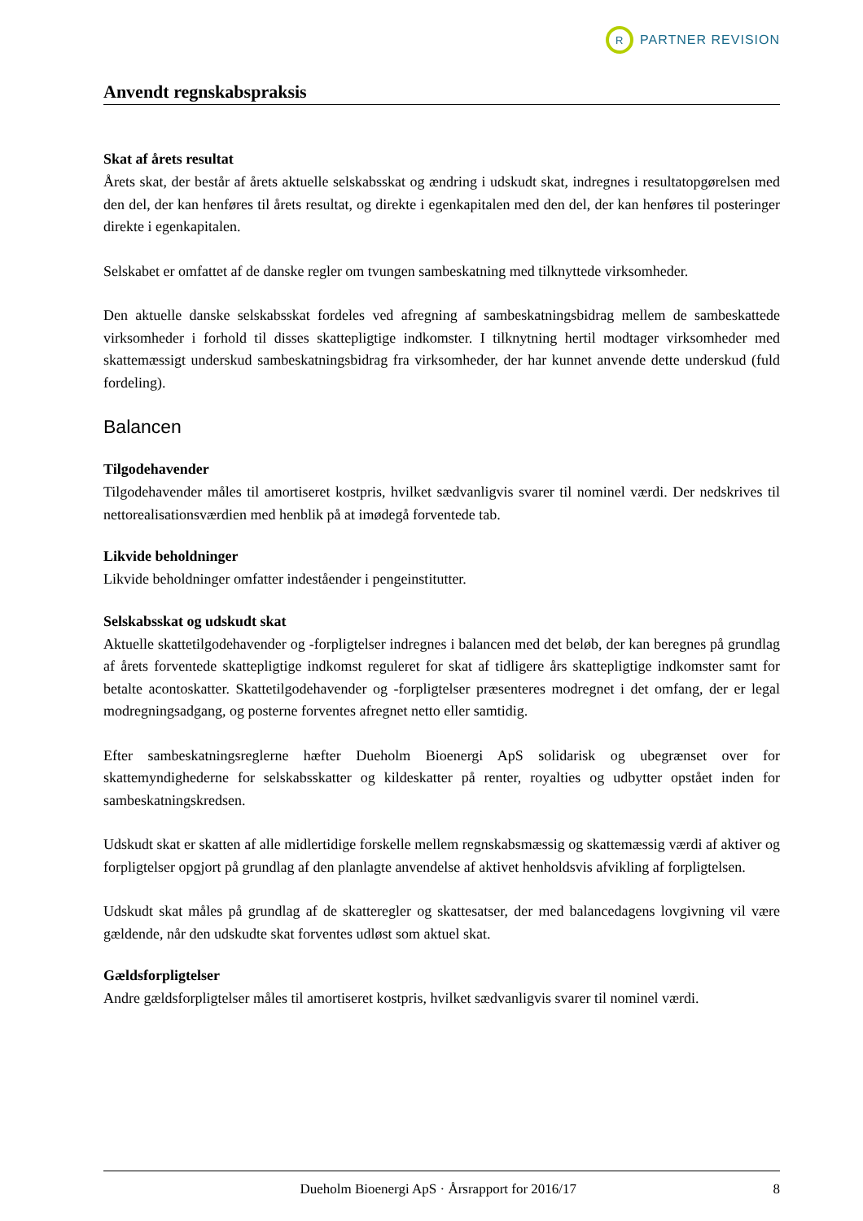R PARTNER REVISION
Anvendt regnskabspraksis
Skat af årets resultat
Årets skat, der består af årets aktuelle selskabsskat og ændring i udskudt skat, indregnes i resultatopgørelsen med den del, der kan henføres til årets resultat, og direkte i egenkapitalen med den del, der kan henføres til posteringer direkte i egenkapitalen.
Selskabet er omfattet af de danske regler om tvungen sambeskatning med tilknyttede virksomheder.
Den aktuelle danske selskabsskat fordeles ved afregning af sambeskatningsbidrag mellem de sambeskattede virksomheder i forhold til disses skattepligtige indkomster. I tilknytning hertil modtager virksomheder med skattemæssigt underskud sambeskatningsbidrag fra virksomheder, der har kunnet anvende dette underskud (fuld fordeling).
Balancen
Tilgodehavender
Tilgodehavender måles til amortiseret kostpris, hvilket sædvanligvis svarer til nominel værdi. Der nedskrives til nettorealisationsværdien med henblik på at imødegå forventede tab.
Likvide beholdninger
Likvide beholdninger omfatter indeståender i pengeinstitutter.
Selskabsskat og udskudt skat
Aktuelle skattetilgodehavender og -forpligtelser indregnes i balancen med det beløb, der kan beregnes på grundlag af årets forventede skattepligtige indkomst reguleret for skat af tidligere års skattepligtige indkomster samt for betalte acontoskatter. Skattetilgodehavender og -forpligtelser præsenteres modregnet i det omfang, der er legal modregningsadgang, og posterne forventes afregnet netto eller samtidig.
Efter sambeskatningsreglerne hæfter Dueholm Bioenergi ApS solidarisk og ubegrænset over for skattemyndighederne for selskabsskatter og kildeskatter på renter, royalties og udbytter opstået inden for sambeskatningskredsen.
Udskudt skat er skatten af alle midlertidige forskelle mellem regnskabsmæssig og skattemæssig værdi af aktiver og forpligtelser opgjort på grundlag af den planlagte anvendelse af aktivet henholdsvis afvikling af forpligtelsen.
Udskudt skat måles på grundlag af de skatteregler og skattesatser, der med balancedagens lovgivning vil være gældende, når den udskudte skat forventes udløst som aktuel skat.
Gældsforpligtelser
Andre gældsforpligtelser måles til amortiseret kostpris, hvilket sædvanligvis svarer til nominel værdi.
Dueholm Bioenergi ApS · Årsrapport for 2016/17 8